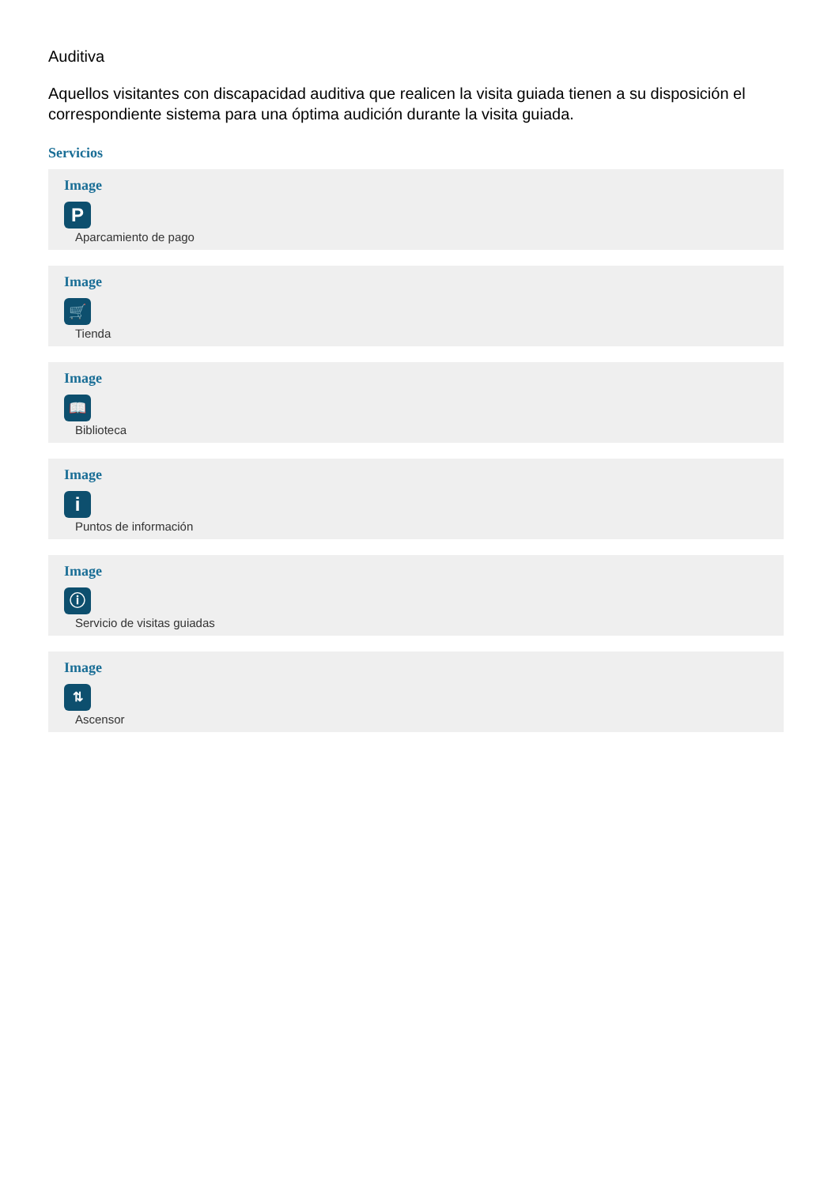Auditiva
Aquellos visitantes con discapacidad auditiva que realicen la visita guiada tienen a su disposición el correspondiente sistema para una óptima audición durante la visita guiada.
Servicios
Image
P
Aparcamiento de pago
Image
🛒
Tienda
Image
📖
Biblioteca
Image
i
Puntos de información
Image
ⓘ
Servicio de visitas guiadas
Image
⇅
Ascensor